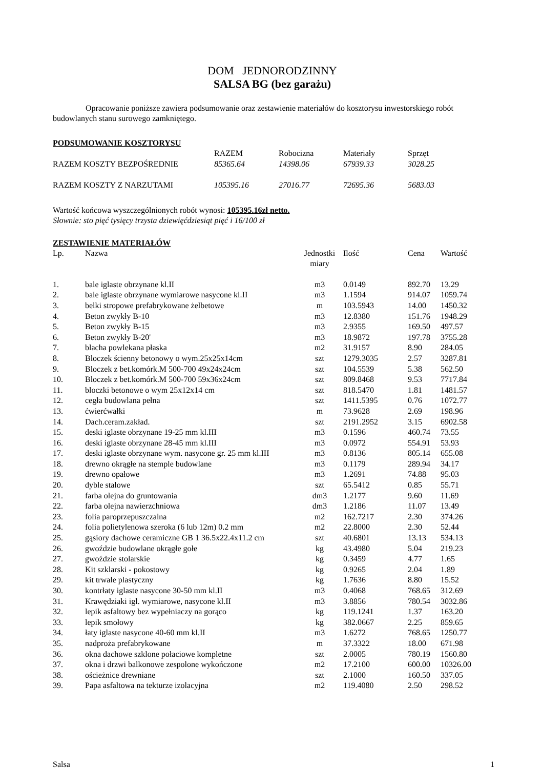DOM JEDNORODZINNY
SALSA BG (bez garażu)
Opracowanie poniższe zawiera podsumowanie oraz zestawienie materiałów do kosztorysu inwestorskiego robót budowlanych stanu surowego zamkniętego.
PODSUMOWANIE KOSZTORYSU
| | RAZEM | Robocizna | Materiały | Sprzęt |
| --- | --- | --- | --- | --- |
| RAZEM KOSZTY BEZPOŚREDNIE | 85365.64 | 14398.06 | 67939.33 | 3028.25 |
| RAZEM KOSZTY Z NARZUTAMI | 105395.16 | 27016.77 | 72695.36 | 5683.03 |
Wartość końcowa wyszczególnionych robót wynosi: 105395.16zł netto.
Słownie: sto pięć tysięcy trzysta dziewięćdziesiąt pięć i 16/100 zł
ZESTAWIENIE MATERIAŁÓW
| Lp. | Nazwa | Jednostki miary | Ilość | Cena | Wartość |
| --- | --- | --- | --- | --- | --- |
| 1. | bale iglaste obrzynane kl.II | m3 | 0.0149 | 892.70 | 13.29 |
| 2. | bale iglaste obrzynane wymiarowe nasycone kl.II | m3 | 1.1594 | 914.07 | 1059.74 |
| 3. | belki stropowe prefabrykowane żelbetowe | m | 103.5943 | 14.00 | 1450.32 |
| 4. | Beton zwykły B-10 | m3 | 12.8380 | 151.76 | 1948.29 |
| 5. | Beton zwykły B-15 | m3 | 2.9355 | 169.50 | 497.57 |
| 6. | Beton zwykły B-20' | m3 | 18.9872 | 197.78 | 3755.28 |
| 7. | blacha powlekana płaska | m2 | 31.9157 | 8.90 | 284.05 |
| 8. | Bloczek ścienny betonowy o wym.25x25x14cm | szt | 1279.3035 | 2.57 | 3287.81 |
| 9. | Bloczek z bet.komórk.M 500-700 49x24x24cm | szt | 104.5539 | 5.38 | 562.50 |
| 10. | Bloczek z bet.komórk.M 500-700 59x36x24cm | szt | 809.8468 | 9.53 | 7717.84 |
| 11. | bloczki betonowe o wym 25x12x14 cm | szt | 818.5470 | 1.81 | 1481.57 |
| 12. | cegła budowlana pełna | szt | 1411.5395 | 0.76 | 1072.77 |
| 13. | ćwierćwałki | m | 73.9628 | 2.69 | 198.96 |
| 14. | Dach.ceram.zakład. | szt | 2191.2952 | 3.15 | 6902.58 |
| 15. | deski iglaste obrzynane 19-25 mm kl.III | m3 | 0.1596 | 460.74 | 73.55 |
| 16. | deski iglaste obrzynane 28-45 mm kl.III | m3 | 0.0972 | 554.91 | 53.93 |
| 17. | deski iglaste obrzynane wym. nasycone gr. 25 mm kl.III | m3 | 0.8136 | 805.14 | 655.08 |
| 18. | drewno okrągłe na stemple budowlane | m3 | 0.1179 | 289.94 | 34.17 |
| 19. | drewno opałowe | m3 | 1.2691 | 74.88 | 95.03 |
| 20. | dyble stalowe | szt | 65.5412 | 0.85 | 55.71 |
| 21. | farba olejna do gruntowania | dm3 | 1.2177 | 9.60 | 11.69 |
| 22. | farba olejna nawierzchniowa | dm3 | 1.2186 | 11.07 | 13.49 |
| 23. | folia paroprzepuszczalna | m2 | 162.7217 | 2.30 | 374.26 |
| 24. | folia polietylenowa szeroka (6 lub 12m) 0.2 mm | m2 | 22.8000 | 2.30 | 52.44 |
| 25. | gąsiory dachowe ceramiczne GB 1 36.5x22.4x11.2 cm | szt | 40.6801 | 13.13 | 534.13 |
| 26. | gwoździe budowlane okrągłe gołe | kg | 43.4980 | 5.04 | 219.23 |
| 27. | gwoździe stolarskie | kg | 0.3459 | 4.77 | 1.65 |
| 28. | Kit szklarski - pokostowy | kg | 0.9265 | 2.04 | 1.89 |
| 29. | kit trwale plastyczny | kg | 1.7636 | 8.80 | 15.52 |
| 30. | kontrłaty iglaste nasycone 30-50 mm kl.II | m3 | 0.4068 | 768.65 | 312.69 |
| 31. | Krawędziaki igl. wymiarowe, nasycone kl.II | m3 | 3.8856 | 780.54 | 3032.86 |
| 32. | lepik asfaltowy bez wypełniaczy na gorąco | kg | 119.1241 | 1.37 | 163.20 |
| 33. | lepik smołowy | kg | 382.0667 | 2.25 | 859.65 |
| 34. | łaty iglaste nasycone 40-60 mm kl.II | m3 | 1.6272 | 768.65 | 1250.77 |
| 35. | nadproża prefabrykowane | m | 37.3322 | 18.00 | 671.98 |
| 36. | okna dachowe szklone połaciowe kompletne | szt | 2.0005 | 780.19 | 1560.80 |
| 37. | okna i drzwi balkonowe zespolone wykończone | m2 | 17.2100 | 600.00 | 10326.00 |
| 38. | ościeżnice drewniane | szt | 2.1000 | 160.50 | 337.05 |
| 39. | Papa asfaltowa na tekturze izolacyjna | m2 | 119.4080 | 2.50 | 298.52 |
Salsa 1